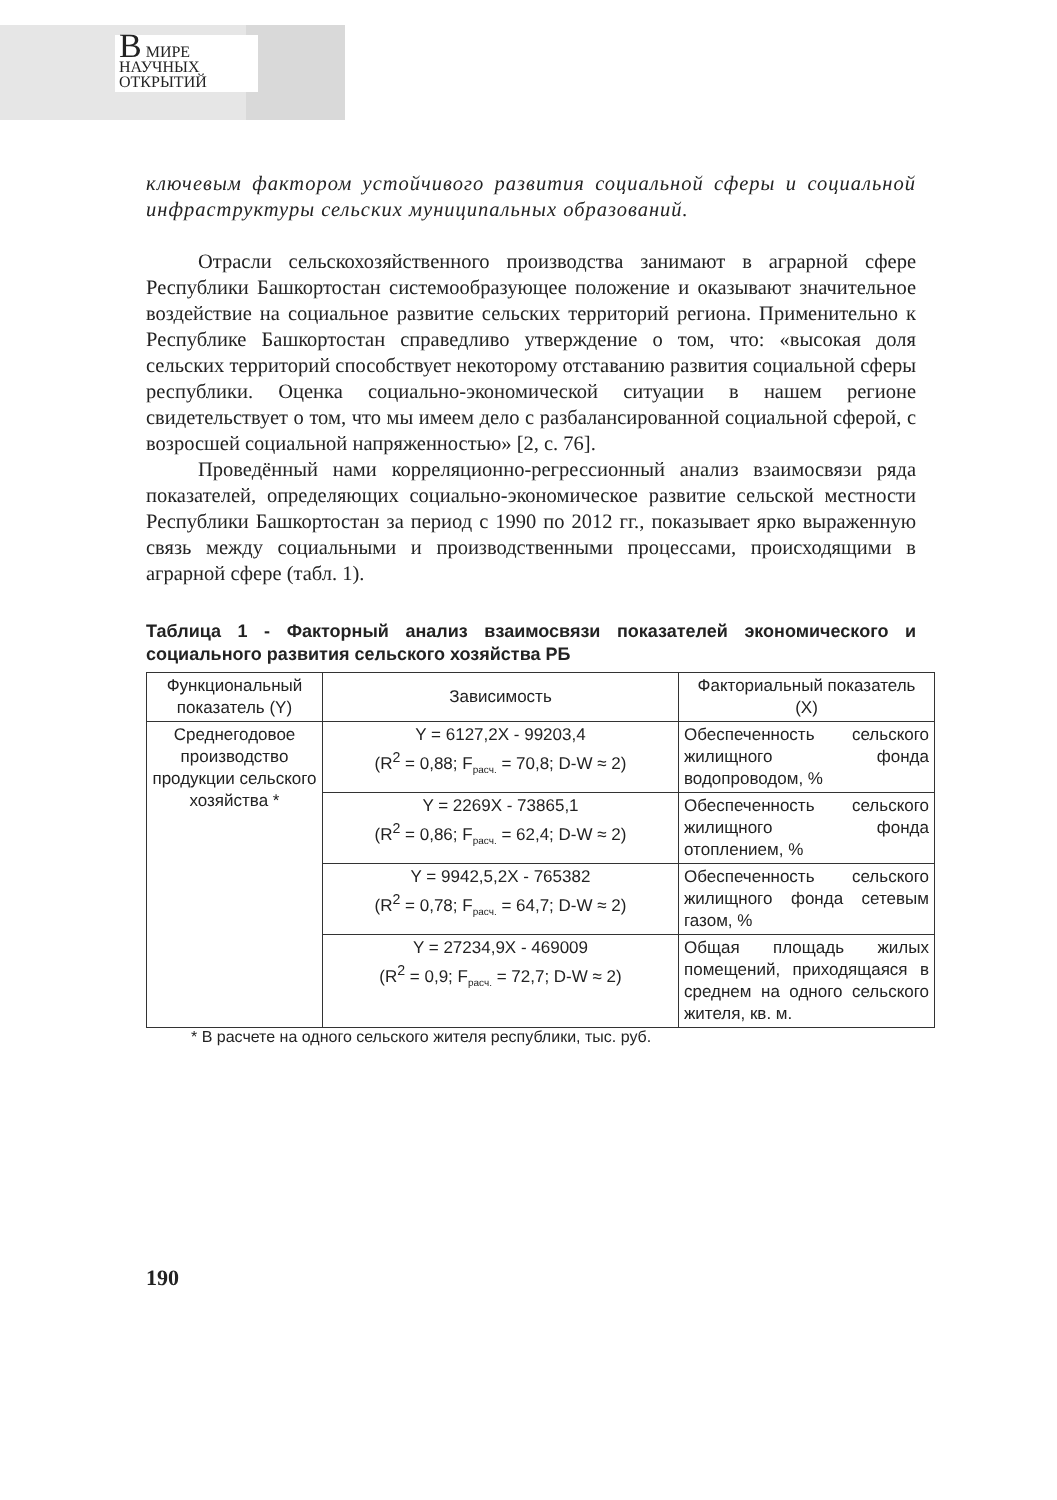В МИРЕ
НАУЧНЫХ
ОТКРЫТИЙ
ключевым фактором устойчивого развития социальной сферы и социальной инфраструктуры сельских муниципальных образований.
Отрасли сельскохозяйственного производства занимают в аграрной сфере Республики Башкортостан системообразующее положение и оказывают значительное воздействие на социальное развитие сельских территорий региона. Применительно к Республике Башкортостан справедливо утверждение о том, что: «высокая доля сельских территорий способствует некоторому отставанию развития социальной сферы республики. Оценка социально-экономической ситуации в нашем регионе свидетельствует о том, что мы имеем дело с разбалансированной социальной сферой, с возросшей социальной напряженностью» [2, с. 76].
Проведённый нами корреляционно-регрессионный анализ взаимосвязи ряда показателей, определяющих социально-экономическое развитие сельской местности Республики Башкортостан за период с 1990 по 2012 гг., показывает ярко выраженную связь между социальными и производственными процессами, происходящими в аграрной сфере (табл. 1).
Таблица 1 - Факторный анализ взаимосвязи показателей экономического и социального развития сельского хозяйства РБ
| Функциональный показатель (Y) | Зависимость | Факториальный показатель (Х) |
| Среднегодовое производство продукции сельского хозяйства * | Y = 6127,2X - 99203,4 (R<sup>2</sup> = 0,88; F<sub>расч.</sub> = 70,8; D-W ≈ 2) | Обеспеченность сельского жилищного фонда водопроводом, % |
| | Y = 2269X - 73865,1 (R<sup>2</sup> = 0,86; F<sub>расч.</sub> = 62,4; D-W ≈ 2) | Обеспеченность сельского жилищного фонда отоплением, % |
| | Y = 9942,5,2X - 765382 (R<sup>2</sup> = 0,78; F<sub>расч.</sub> = 64,7; D-W ≈ 2) | Обеспеченность сельского жилищного фонда сетевым газом, % |
| | Y = 27234,9X - 469009 (R<sup>2</sup> = 0,9; F<sub>расч.</sub> = 72,7; D-W ≈ 2) | Общая площадь жилых помещений, приходящаяся в среднем на одного сельского жителя, кв. м. |
* В расчете на одного сельского жителя республики, тыс. руб.
190